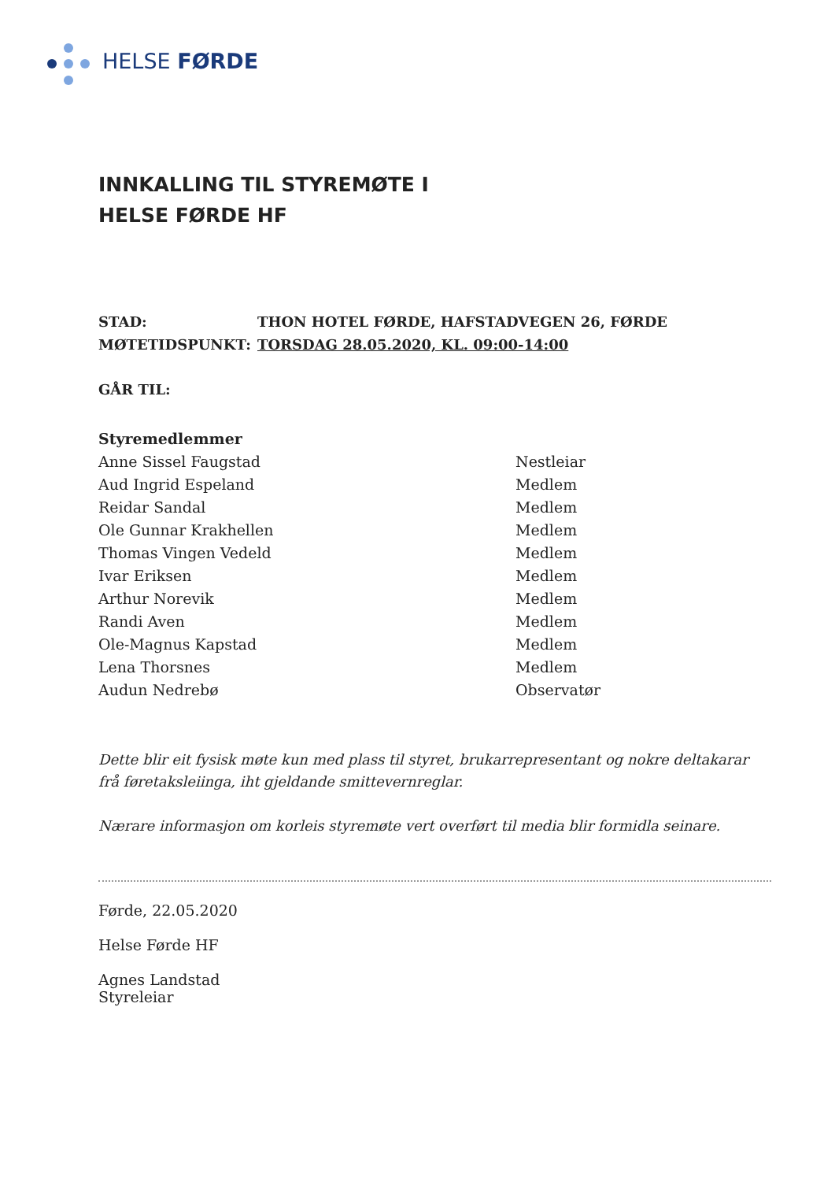HELSE FØRDE
INNKALLING TIL STYREMØTE I
HELSE FØRDE HF
STAD: THON HOTEL FØRDE, HAFSTADVEGEN 26, FØRDE
MØTETIDSPUNKT: TORSDAG 28.05.2020, KL. 09:00-14:00
GÅR TIL:
Styremedlemmer
Anne Sissel Faugstad Nestleiar
Aud Ingrid Espeland Medlem
Reidar Sandal Medlem
Ole Gunnar Krakhellen Medlem
Thomas Vingen Vedeld Medlem
Ivar Eriksen Medlem
Arthur Norevik Medlem
Randi Aven Medlem
Ole-Magnus Kapstad Medlem
Lena Thorsnes Medlem
Audun Nedrebø Observatør
Dette blir eit fysisk møte kun med plass til styret, brukarrepresentant og nokre deltakarar frå føretaksleiinga, iht gjeldande smittevernreglar.
Nærare informasjon om korleis styremøte vert overført til media blir formidla seinare.
Førde, 22.05.2020
Helse Førde HF
Agnes Landstad
Styreleiar